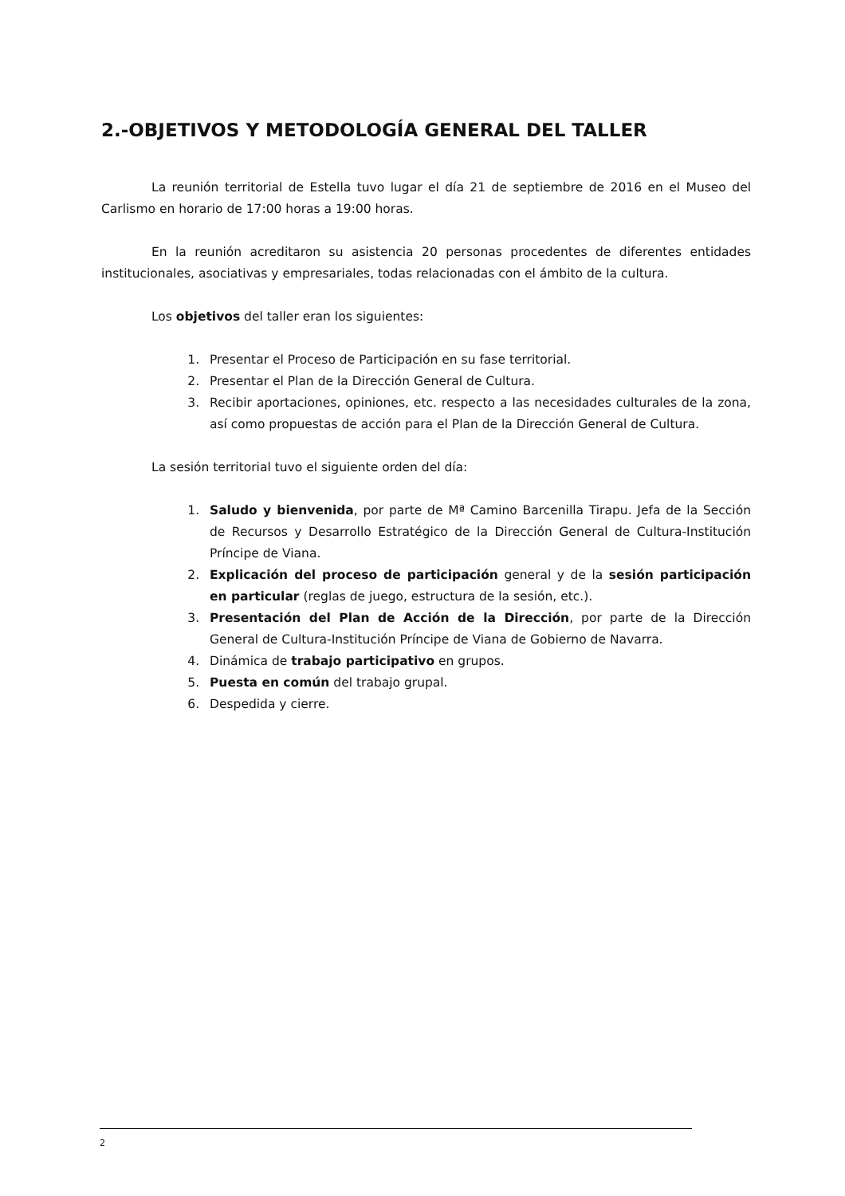2.-OBJETIVOS Y METODOLOGÍA GENERAL DEL TALLER
La reunión territorial de Estella tuvo lugar el día 21 de septiembre de 2016 en el Museo del Carlismo en horario de 17:00 horas a 19:00 horas.
En la reunión acreditaron su asistencia 20 personas procedentes de diferentes entidades institucionales, asociativas y empresariales, todas relacionadas con el ámbito de la cultura.
Los objetivos del taller eran los siguientes:
1. Presentar el Proceso de Participación en su fase territorial.
2. Presentar el Plan de la Dirección General de Cultura.
3. Recibir aportaciones, opiniones, etc. respecto a las necesidades culturales de la zona, así como propuestas de acción para el Plan de la Dirección General de Cultura.
La sesión territorial tuvo el siguiente orden del día:
1. Saludo y bienvenida, por parte de Mª Camino Barcenilla Tirapu. Jefa de la Sección de Recursos y Desarrollo Estratégico de la Dirección General de Cultura-Institución Príncipe de Viana.
2. Explicación del proceso de participación general y de la sesión participación en particular (reglas de juego, estructura de la sesión, etc.).
3. Presentación del Plan de Acción de la Dirección, por parte de la Dirección General de Cultura-Institución Príncipe de Viana de Gobierno de Navarra.
4. Dinámica de trabajo participativo en grupos.
5. Puesta en común del trabajo grupal.
6. Despedida y cierre.
2